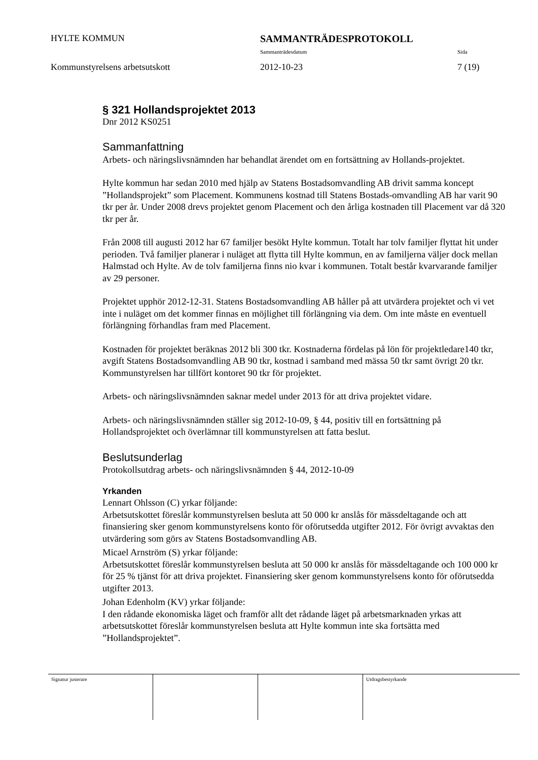HYLTE KOMMUN SAMMANTRÄDESPROTOKOLL
Sammanträdesdatum Sida
Kommunstyrelsens arbetsutskott 2012-10-23 7 (19)
§ 321 Hollandsprojektet 2013
Dnr 2012 KS0251
Sammanfattning
Arbets- och näringslivsnämnden har behandlat ärendet om en fortsättning av Hollands-projektet.
Hylte kommun har sedan 2010 med hjälp av Statens Bostadsomvandling AB drivit samma koncept ”Hollandsprojekt” som Placement. Kommunens kostnad till Statens Bostads-omvandling AB har varit 90 tkr per år. Under 2008 drevs projektet genom Placement och den årliga kostnaden till Placement var då 320 tkr per år.
Från 2008 till augusti 2012 har 67 familjer besökt Hylte kommun. Totalt har tolv familjer flyttat hit under perioden. Två familjer planerar i nuläget att flytta till Hylte kommun, en av familjerna väljer dock mellan Halmstad och Hylte. Av de tolv familjerna finns nio kvar i kommunen. Totalt består kvarvarande familjer av 29 personer.
Projektet upphör 2012-12-31. Statens Bostadsomvandling AB håller på att utvärdera projektet och vi vet inte i nuläget om det kommer finnas en möjlighet till förlängning via dem. Om inte måste en eventuell förlängning förhandlas fram med Placement.
Kostnaden för projektet beräknas 2012 bli 300 tkr. Kostnaderna fördelas på lön för projektledare140 tkr, avgift Statens Bostadsomvandling AB 90 tkr, kostnad i samband med mässa 50 tkr samt övrigt 20 tkr. Kommunstyrelsen har tillfört kontoret 90 tkr för projektet.
Arbets- och näringslivsnämnden saknar medel under 2013 för att driva projektet vidare.
Arbets- och näringslivsnämnden ställer sig 2012-10-09, § 44, positiv till en fortsättning på Hollandsprojektet och överlämnar till kommunstyrelsen att fatta beslut.
Beslutsunderlag
Protokollsutdrag arbets- och näringslivsnämnden § 44, 2012-10-09
Yrkanden
Lennart Ohlsson (C) yrkar följande:
Arbetsutskottet föreslår kommunstyrelsen besluta att 50 000 kr anslås för mässdeltagande och att finansiering sker genom kommunstyrelsens konto för oförutsedda utgifter 2012. För övrigt avvaktas den utvärdering som görs av Statens Bostadsomvandling AB.
Micael Arnström (S) yrkar följande:
Arbetsutskottet föreslår kommunstyrelsen besluta att 50 000 kr anslås för mässdeltagande och 100 000 kr för 25 % tjänst för att driva projektet. Finansiering sker genom kommunstyrelsens konto för oförutsedda utgifter 2013.
Johan Edenholm (KV) yrkar följande:
I den rådande ekonomiska läget och framför allt det rådande läget på arbetsmarknaden yrkas att arbetsutskottet föreslår kommunstyrelsen besluta att Hylte kommun inte ska fortsätta med ”Hollandsprojektet”.
Signatur justerare Utdragsbestyrkande